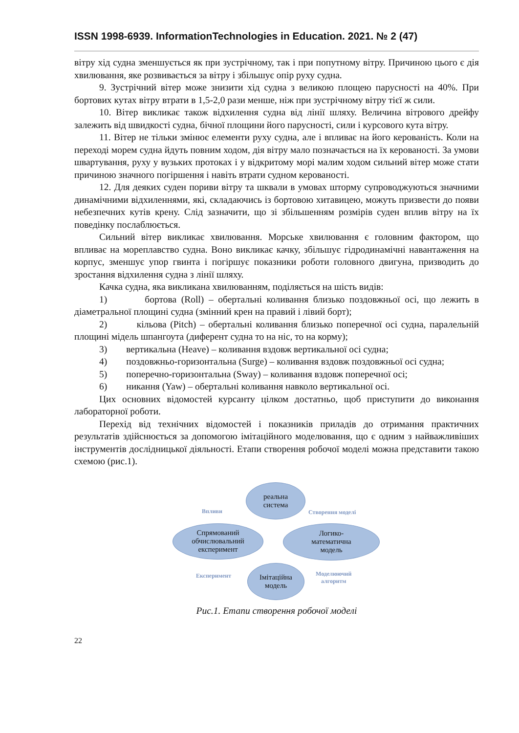ISSN 1998-6939. InformationTechnologies in Education. 2021. № 2 (47)
вітру хід судна зменшується як при зустрічному, так і при попутному вітру. Причиною цього є дія хвилювання, яке розвивається за вітру і збільшує опір руху судна.
9. Зустрічний вітер може знизити хід судна з великою площею парусності на 40%. При бортових кутах вітру втрати в 1,5-2,0 рази менше, ніж при зустрічному вітру тієї ж сили.
10. Вітер викликає також відхилення судна від лінії шляху. Величина вітрового дрейфу залежить від швидкості судна, бічної площини його парусності, сили і курсового кута вітру.
11. Вітер не тільки змінює елементи руху судна, але і впливає на його керованість. Коли на переході морем судна йдуть повним ходом, дія вітру мало позначається на їх керованості. За умови швартування, руху у вузьких протоках і у відкритому морі малим ходом сильний вітер може стати причиною значного погіршення і навіть втрати судном керованості.
12. Для деяких суден пориви вітру та шквали в умовах шторму супроводжуються значними динамічними відхиленнями, які, складаючись із бортовою хитавицею, можуть призвести до появи небезпечних кутів крену. Слід зазначити, що зі збільшенням розмірів суден вплив вітру на їх поведінку послаблюється.
Сильний вітер викликає хвилювання. Морське хвилювання є головним фактором, що впливає на мореплавство судна. Воно викликає качку, збільшує гідродинамічні навантаження на корпус, зменшує упор гвинта і погіршує показники роботи головного двигуна, призводить до зростання відхилення судна з лінії шляху.
Качка судна, яка викликана хвилюванням, поділяється на шість видів:
1) бортова (Roll) – обертальні коливання близько поздовжньої осі, що лежить в діаметральної площині судна (змінний крен на правий і лівий борт);
2) кільова (Pitch) – обертальні коливання близько поперечної осі судна, паралельній площині мідель шпангоута (диферент судна то на ніс, то на корму);
3) вертикальна (Heave) – коливання вздовж вертикальної осі судна;
4) поздовжньо-горизонтальна (Surge) – коливання вздовж поздовжньої осі судна;
5) поперечно-горизонтальна (Sway) – коливання вздовж поперечної осі;
6) никання (Yaw) – обертальні коливання навколо вертикальної осі.
Цих основних відомостей курсанту цілком достатньо, щоб приступити до виконання лабораторної роботи.
Перехід від технічних відомостей і показників приладів до отримання практичних результатів здійснюється за допомогою імітаційного моделювання, що є одним з найважливіших інструментів дослідницької діяльності. Етапи створення робочої моделі можна представити такою схемою (рис.1).
реальна
система
Впливи Створення моделі
Спрямований
обчислювальний
експеримент
Логико-
математична
модель
Експеримент
Імітаційна
модель
Моделюючий
алгоритм
Рис.1. Етапи створення робочої моделі
22